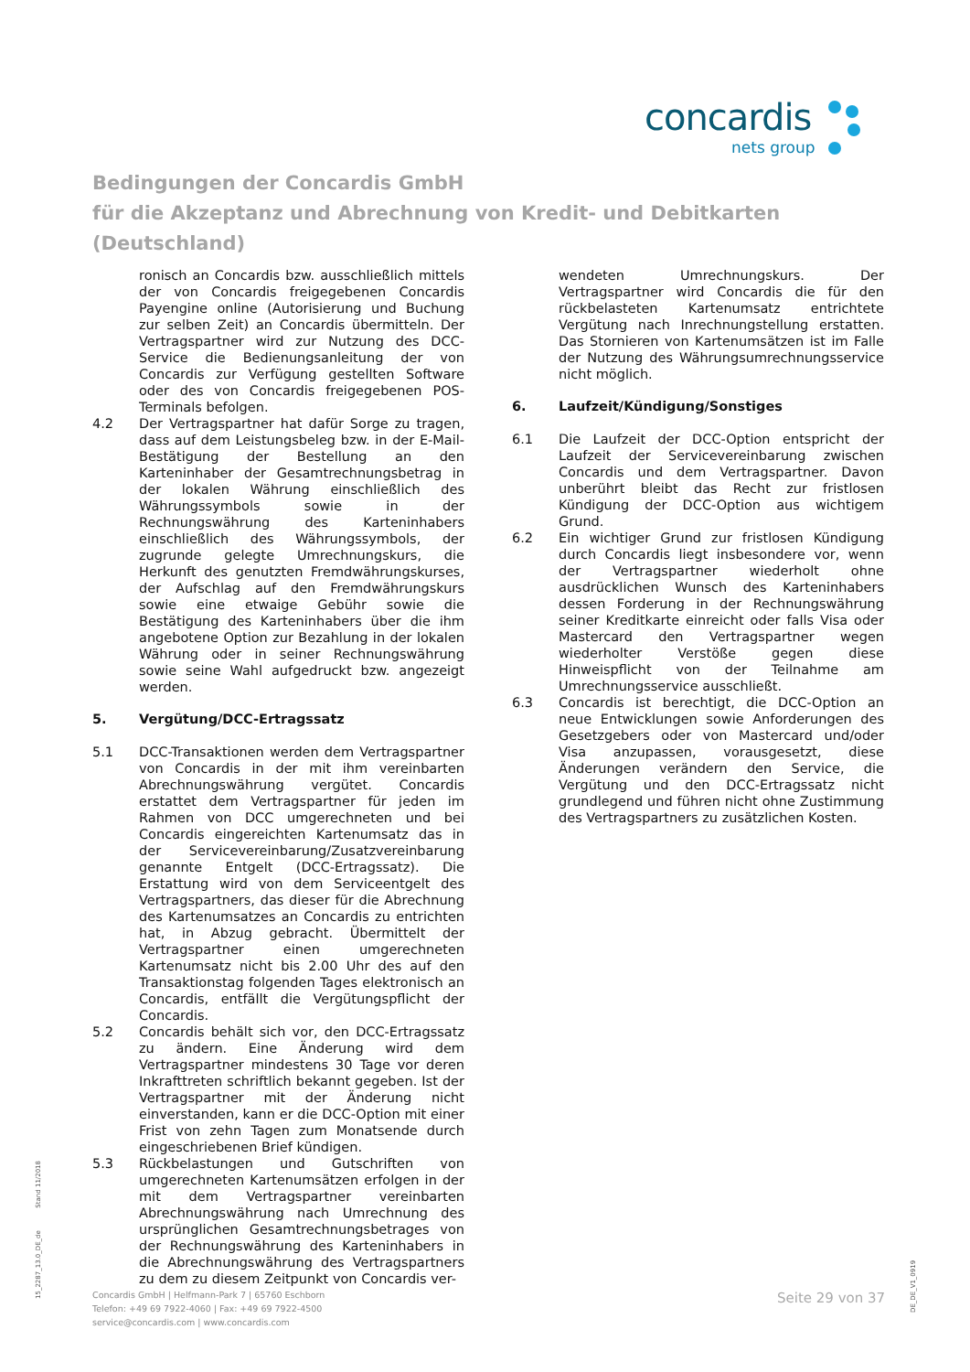concardis
nets group
Bedingungen der Concardis GmbH
für die Akzeptanz und Abrechnung von Kredit- und Debitkarten
(Deutschland)
ronisch an Concardis bzw. ausschließlich mittels der von Concardis freigegebenen Concardis Payengine online (Autorisierung und Buchung zur selben Zeit) an Concardis übermitteln. Der Vertragspartner wird zur Nutzung des DCC-Service die Bedienungsanleitung der von Concardis zur Verfügung gestellten Software oder des von Concardis freigegebenen POS-Terminals befolgen.
4.2 Der Vertragspartner hat dafür Sorge zu tragen, dass auf dem Leistungsbeleg bzw. in der E-Mail-Bestätigung der Bestellung an den Karteninhaber der Gesamtrechnungsbetrag in der lokalen Währung einschließlich des Währungssymbols sowie in der Rechnungswährung des Karteninhabers einschließlich des Währungssymbols, der zugrunde gelegte Umrechnungskurs, die Herkunft des genutzten Fremdwährungskurses, der Aufschlag auf den Fremdwährungskurs sowie eine etwaige Gebühr sowie die Bestätigung des Karteninhabers über die ihm angebotene Option zur Bezahlung in der lokalen Währung oder in seiner Rechnungswährung sowie seine Wahl aufgedruckt bzw. angezeigt werden.
5. Vergütung/DCC-Ertragssatz
5.1 DCC-Transaktionen werden dem Vertragspartner von Concardis in der mit ihm vereinbarten Abrechnungswährung vergütet. Concardis erstattet dem Vertragspartner für jeden im Rahmen von DCC umgerechneten und bei Concardis eingereichten Kartenumsatz das in der Servicevereinbarung/Zusatzvereinbarung genannte Entgelt (DCC-Ertragssatz). Die Erstattung wird von dem Serviceentgelt des Vertragspartners, das dieser für die Abrechnung des Kartenumsatzes an Concardis zu entrichten hat, in Abzug gebracht. Übermittelt der Vertragspartner einen umgerechneten Kartenumsatz nicht bis 2.00 Uhr des auf den Transaktionstag folgenden Tages elektronisch an Concardis, entfällt die Vergütungspflicht der Concardis.
5.2 Concardis behält sich vor, den DCC-Ertragssatz zu ändern. Eine Änderung wird dem Vertragspartner mindestens 30 Tage vor deren Inkrafttreten schriftlich bekannt gegeben. Ist der Vertragspartner mit der Änderung nicht einverstanden, kann er die DCC-Option mit einer Frist von zehn Tagen zum Monatsende durch eingeschriebenen Brief kündigen.
5.3 Rückbelastungen und Gutschriften von umgerechneten Kartenumsätzen erfolgen in der mit dem Vertragspartner vereinbarten Abrechnungswährung nach Umrechnung des ursprünglichen Gesamtrechnungsbetrages von der Rechnungswährung des Karteninhabers in die Abrechnungswährung des Vertragspartners zu dem zu diesem Zeitpunkt von Concardis ver-
wendeten Umrechnungskurs. Der Vertragspartner wird Concardis die für den rückbelasteten Kartenumsatz entrichtete Vergütung nach Inrechnungstellung erstatten. Das Stornieren von Kartenumsätzen ist im Falle der Nutzung des Währungsumrechnungsservice nicht möglich.
6. Laufzeit/Kündigung/Sonstiges
6.1 Die Laufzeit der DCC-Option entspricht der Laufzeit der Servicevereinbarung zwischen Concardis und dem Vertragspartner. Davon unberührt bleibt das Recht zur fristlosen Kündigung der DCC-Option aus wichtigem Grund.
6.2 Ein wichtiger Grund zur fristlosen Kündigung durch Concardis liegt insbesondere vor, wenn der Vertragspartner wiederholt ohne ausdrücklichen Wunsch des Karteninhabers dessen Forderung in der Rechnungswährung seiner Kreditkarte einreicht oder falls Visa oder Mastercard den Vertragspartner wegen wiederholter Verstöße gegen diese Hinweispflicht von der Teilnahme am Umrechnungsservice ausschließt.
6.3 Concardis ist berechtigt, die DCC-Option an neue Entwicklungen sowie Anforderungen des Gesetzgebers oder von Mastercard und/oder Visa anzupassen, vorausgesetzt, diese Änderungen verändern den Service, die Vergütung und den DCC-Ertragssatz nicht grundlegend und führen nicht ohne Zustimmung des Vertragspartners zu zusätzlichen Kosten.
Concardis GmbH | Helfmann-Park 7 | 65760 Eschborn
Telefon: +49 69 7922-4060 | Fax: +49 69 7922-4500
service@concardis.com | www.concardis.com
Seite 29 von 37
15_2287_13.0_DE_de Stand 11/2018
DE_DE_V1_0919